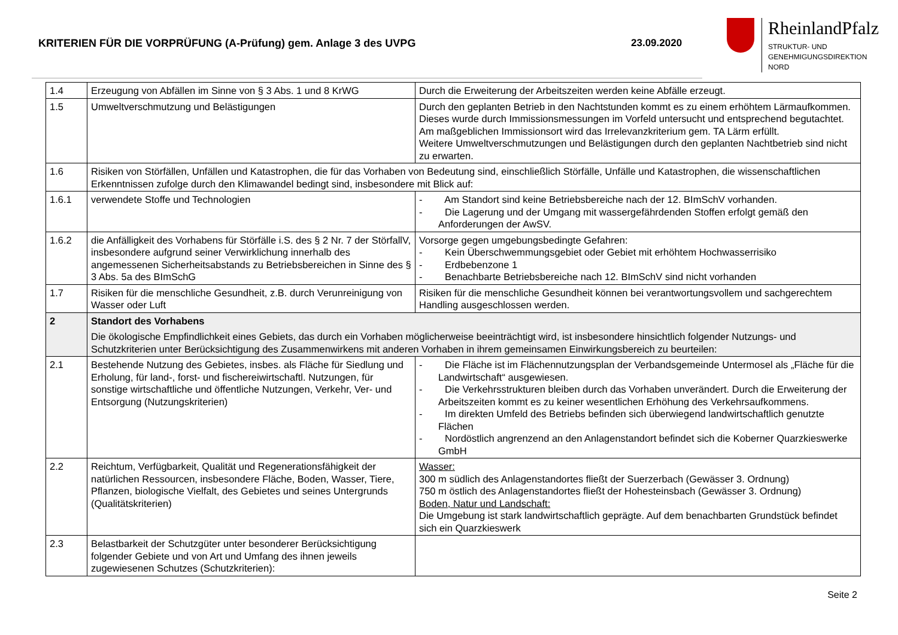KRITERIEN FÜR DIE VORPRÜFUNG (A-Prüfung) gem. Anlage 3 des UVPG 23.09.2020
RheinlandPfalz
STRUKTUR- UND
GENEHMIGUNGSDIREKTION
NORD
| 1.4 | Erzeugung von Abfällen im Sinne von § 3 Abs. 1 und 8 KrWG | Durch die Erweiterung der Arbeitszeiten werden keine Abfälle erzeugt. |
| 1.5 | Umweltverschmutzung und Belästigungen | Durch den geplanten Betrieb in den Nachtstunden kommt es zu einem erhöhtem Lärmaufkommen. Dieses wurde durch Immissionsmessungen im Vorfeld untersucht und entsprechend begutachtet. Am maßgeblichen Immissionsort wird das Irrelevanzkriterium gem. TA Lärm erfüllt. Weitere Umweltverschmutzungen und Belästigungen durch den geplanten Nachtbetrieb sind nicht zu erwarten. |
| 1.6 | Risiken von Störfällen, Unfällen und Katastrophen, die für das Vorhaben von Bedeutung sind, einschließlich Störfälle, Unfälle und Katastrophen, die wissenschaftlichen Erkenntnissen zufolge durch den Klimawandel bedingt sind, insbesondere mit Blick auf: | |
| 1.6.1 | verwendete Stoffe und Technologien | - Am Standort sind keine Betriebsbereiche nach der 12. BImSchV vorhanden. - Die Lagerung und der Umgang mit wassergefährdenden Stoffen erfolgt gemäß den Anforderungen der AwSV. |
| 1.6.2 | die Anfälligkeit des Vorhabens für Störfälle i.S. des § 2 Nr. 7 der StörfallV, insbesondere aufgrund seiner Verwirklichung innerhalb des angemessenen Sicherheitsabstands zu Betriebsbereichen in Sinne des § 3 Abs. 5a des BImSchG | Vorsorge gegen umgebungsbedingte Gefahren: - Kein Überschwemmungsgebiet oder Gebiet mit erhöhtem Hochwasserrisiko - Erdbebenzone 1 - Benachbarte Betriebsbereiche nach 12. BImSchV sind nicht vorhanden |
| 1.7 | Risiken für die menschliche Gesundheit, z.B. durch Verunreinigung von Wasser oder Luft | Risiken für die menschliche Gesundheit können bei verantwortungsvollem und sachgerechtem Handling ausgeschlossen werden. |
| 2 | Standort des Vorhabens Die ökologische Empfindlichkeit eines Gebiets, das durch ein Vorhaben möglicherweise beeinträchtigt wird, ist insbesondere hinsichtlich folgender Nutzungs- und Schutzkriterien unter Berücksichtigung des Zusammenwirkens mit anderen Vorhaben in ihrem gemeinsamen Einwirkungsbereich zu beurteilen: | |
| 2.1 | Bestehende Nutzung des Gebietes, insbes. als Fläche für Siedlung und Erholung, für land-, forst- und fischereiwirtschaftl. Nutzungen, für sonstige wirtschaftliche und öffentliche Nutzungen, Verkehr, Ver- und Entsorgung (Nutzungskriterien) | - Die Fläche ist im Flächennutzungsplan der Verbandsgemeinde Untermosel als „Fläche für die Landwirtschaft“ ausgewiesen. - Die Verkehrsstrukturen bleiben durch das Vorhaben unverändert. Durch die Erweiterung der Arbeitszeiten kommt es zu keiner wesentlichen Erhöhung des Verkehrsaufkommens. - Im direkten Umfeld des Betriebs befinden sich überwiegend landwirtschaftlich genutzte Flächen - Nordöstlich angrenzend an den Anlagenstandort befindet sich die Koberner Quarzkieswerke GmbH |
| 2.2 | Reichtum, Verfügbarkeit, Qualität und Regenerationsfähigkeit der natürlichen Ressourcen, insbesondere Fläche, Boden, Wasser, Tiere, Pflanzen, biologische Vielfalt, des Gebietes und seines Untergrunds (Qualitätskriterien) | Wasser: 300 m südlich des Anlagenstandortes fließt der Suerzerbach (Gewässer 3. Ordnung) 750 m östlich des Anlagenstandortes fließt der Hohesteinsbach (Gewässer 3. Ordnung) Boden, Natur und Landschaft: Die Umgebung ist stark landwirtschaftlich geprägte. Auf dem benachbarten Grundstück befindet sich ein Quarzkieswerk |
| 2.3 | Belastbarkeit der Schutzgüter unter besonderer Berücksichtigung folgender Gebiete und von Art und Umfang des ihnen jeweils zugewiesenen Schutzes (Schutzkriterien): | |
Seite 2